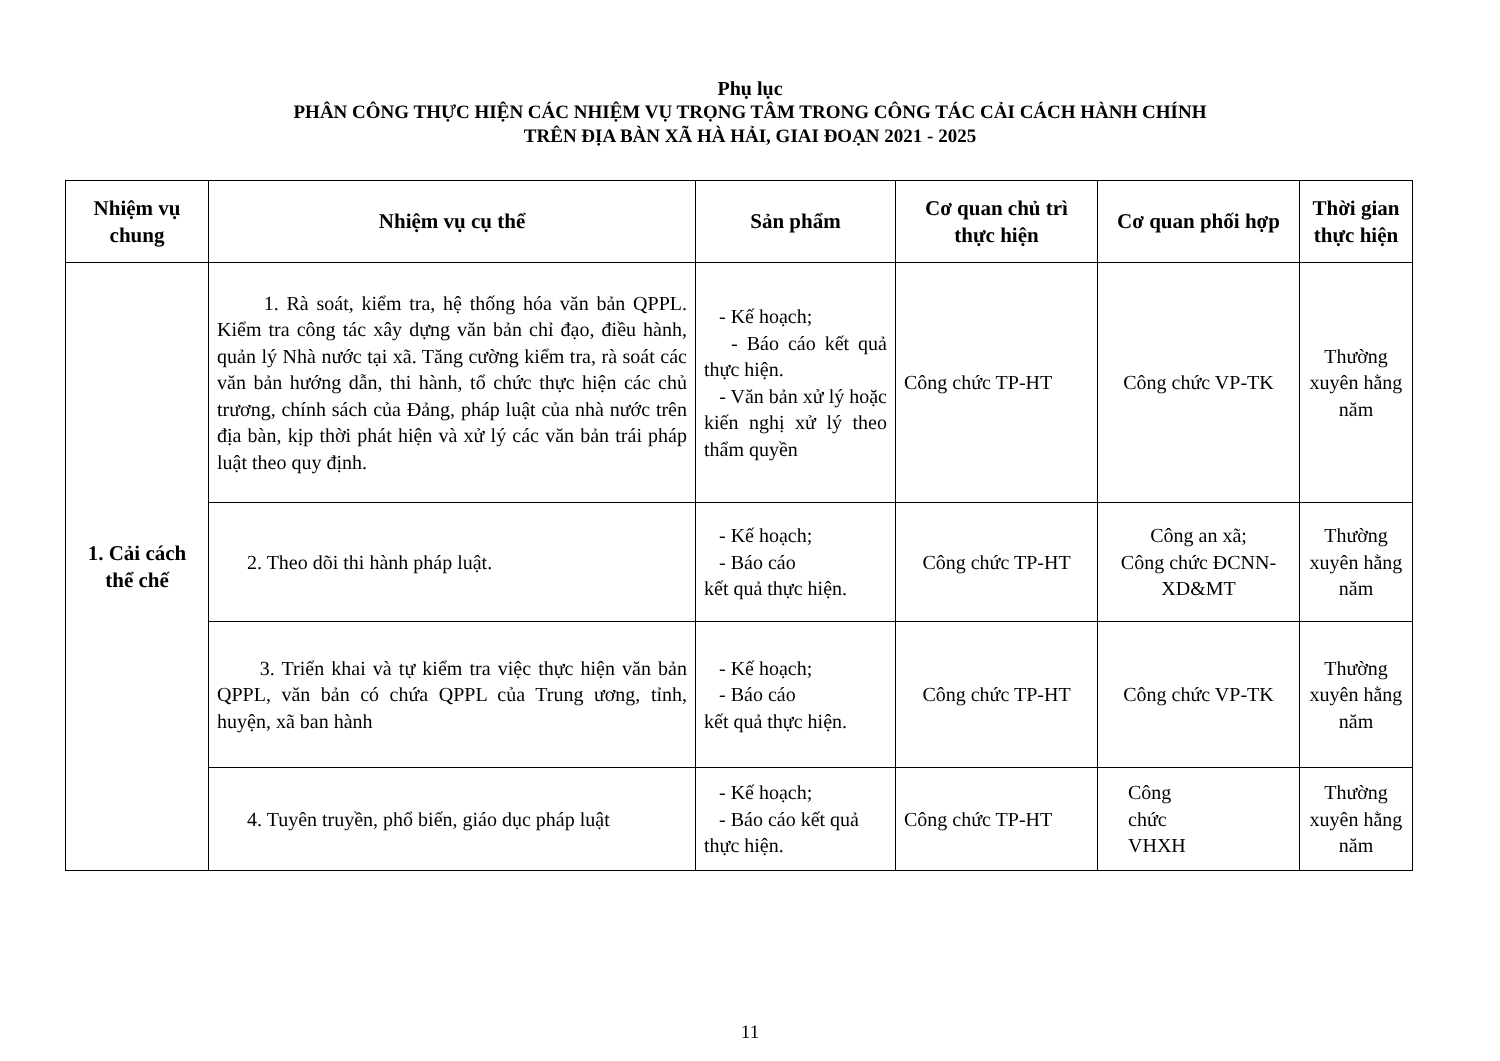Phụ lục
PHÂN CÔNG THỰC HIỆN CÁC NHIỆM VỤ TRỌNG TÂM TRONG CÔNG TÁC CẢI CÁCH HÀNH CHÍNH
TRÊN ĐỊA BÀN XÃ HÀ HẢI, GIAI ĐOẠN 2021 - 2025
| Nhiệm vụ chung | Nhiệm vụ cụ thể | Sản phẩm | Cơ quan chủ trì thực hiện | Cơ quan phối hợp | Thời gian thực hiện |
| --- | --- | --- | --- | --- | --- |
| 1. Cải cách thể chế | 1. Rà soát, kiểm tra, hệ thống hóa văn bản QPPL. Kiểm tra công tác xây dựng văn bản chỉ đạo, điều hành, quản lý Nhà nước tại xã. Tăng cường kiểm tra, rà soát các văn bản hướng dẫn, thi hành, tổ chức thực hiện các chủ trương, chính sách của Đảng, pháp luật của nhà nước trên địa bàn, kịp thời phát hiện và xử lý các văn bản trái pháp luật theo quy định. | - Kế hoạch; - Báo cáo kết quả thực hiện. - Văn bản xử lý hoặc kiến nghị xử lý theo thẩm quyền | Công chức TP-HT | Công chức VP-TK | Thường xuyên hằng năm |
| | 2. Theo dõi thi hành pháp luật. | - Kế hoạch; - Báo cáo kết quả thực hiện. | Công chức TP-HT | Công an xã; Công chức ĐCNN-XD&MT | Thường xuyên hằng năm |
| | 3. Triển khai và tự kiểm tra việc thực hiện văn bản QPPL, văn bản có chứa QPPL của Trung ương, tỉnh, huyện, xã ban hành | - Kế hoạch; - Báo cáo kết quả thực hiện. | Công chức TP-HT | Công chức VP-TK | Thường xuyên hằng năm |
| | 4. Tuyên truyền, phổ biến, giáo dục pháp luật | - Kế hoạch; - Báo cáo kết quả thực hiện. | Công chức TP-HT | Công chức VHXH | Thường xuyên hằng năm |
11